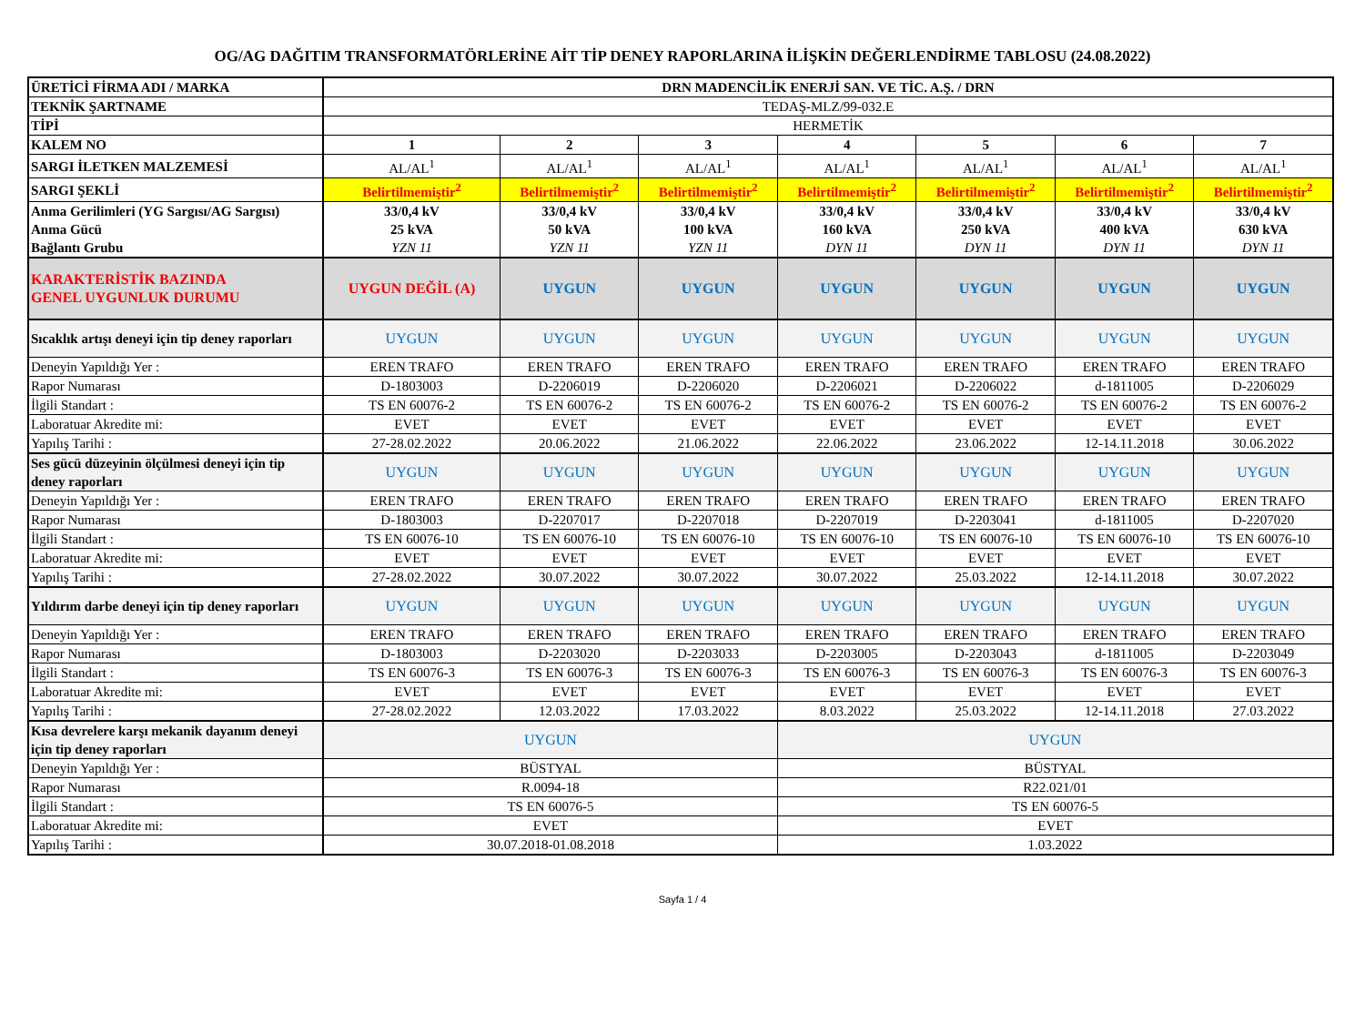OG/AG DAĞITIM TRANSFORMATÖRLERİNE AİT TİP DENEY RAPORLARINA İLİŞKİN DEĞERLENDİRME TABLOSU (24.08.2022)
| ÜRETİCİ FİRMA ADI / MARKA | DRN MADENCİLİK ENERJİ SAN. VE TİC. A.Ş. / DRN | | | | | | |
| TEKNİK ŞARTNAME | TEDAŞ-MLZ/99-032.E | | | | | | |
| TİPİ | HERMETİK | | | | | | |
| KALEM NO | 1 | 2 | 3 | 4 | 5 | 6 | 7 |
| SARGI İLETKEN MALZEMESİ | AL/AL<sup>1</sup> | AL/AL<sup>1</sup> | AL/AL<sup>1</sup> | AL/AL<sup>1</sup> | AL/AL<sup>1</sup> | AL/AL<sup>1</sup> | AL/AL<sup>1</sup> |
| SARGI ŞEKLİ | Belirtilmemiştir<sup>2</sup> | Belirtilmemiştir<sup>2</sup> | Belirtilmemiştir<sup>2</sup> | Belirtilmemiştir<sup>2</sup> | Belirtilmemiştir<sup>2</sup> | Belirtilmemiştir<sup>2</sup> | Belirtilmemiştir<sup>2</sup> |
| Anma Gerilimleri (YG Sargısı/AG Sargısı) | 33/0,4 kV | 33/0,4 kV | 33/0,4 kV | 33/0,4 kV | 33/0,4 kV | 33/0,4 kV | 33/0,4 kV |
| Anma Gücü | 25 kVA | 50 kVA | 100 kVA | 160 kVA | 250 kVA | 400 kVA | 630 kVA |
| Bağlantı Grubu | YZN 11 | YZN 11 | YZN 11 | DYN 11 | DYN 11 | DYN 11 | DYN 11 |
| KARAKTERİSTİK BAZINDA GENEL UYGUNLUK DURUMU | UYGUN DEĞİL (A) | UYGUN | UYGUN | UYGUN | UYGUN | UYGUN | UYGUN |
| Sıcaklık artışı deneyi için tip deney raporları | UYGUN | UYGUN | UYGUN | UYGUN | UYGUN | UYGUN | UYGUN |
| Deneyin Yapıldığı Yer : | EREN TRAFO | EREN TRAFO | EREN TRAFO | EREN TRAFO | EREN TRAFO | EREN TRAFO | EREN TRAFO |
| Rapor Numarası | D-1803003 | D-2206019 | D-2206020 | D-2206021 | D-2206022 | d-1811005 | D-2206029 |
| İlgili Standart : | TS EN 60076-2 | TS EN 60076-2 | TS EN 60076-2 | TS EN 60076-2 | TS EN 60076-2 | TS EN 60076-2 | TS EN 60076-2 |
| Laboratuar Akredite mi: | EVET | EVET | EVET | EVET | EVET | EVET | EVET |
| Yapılış Tarihi : | 27-28.02.2022 | 20.06.2022 | 21.06.2022 | 22.06.2022 | 23.06.2022 | 12-14.11.2018 | 30.06.2022 |
| Ses gücü düzeyinin ölçülmesi deneyi için tip deney raporları | UYGUN | UYGUN | UYGUN | UYGUN | UYGUN | UYGUN | UYGUN |
| Deneyin Yapıldığı Yer : | EREN TRAFO | EREN TRAFO | EREN TRAFO | EREN TRAFO | EREN TRAFO | EREN TRAFO | EREN TRAFO |
| Rapor Numarası | D-1803003 | D-2207017 | D-2207018 | D-2207019 | D-2203041 | d-1811005 | D-2207020 |
| İlgili Standart : | TS EN 60076-10 | TS EN 60076-10 | TS EN 60076-10 | TS EN 60076-10 | TS EN 60076-10 | TS EN 60076-10 | TS EN 60076-10 |
| Laboratuar Akredite mi: | EVET | EVET | EVET | EVET | EVET | EVET | EVET |
| Yapılış Tarihi : | 27-28.02.2022 | 30.07.2022 | 30.07.2022 | 30.07.2022 | 25.03.2022 | 12-14.11.2018 | 30.07.2022 |
| Yıldırım darbe deneyi için tip deney raporları | UYGUN | UYGUN | UYGUN | UYGUN | UYGUN | UYGUN | UYGUN |
| Deneyin Yapıldığı Yer : | EREN TRAFO | EREN TRAFO | EREN TRAFO | EREN TRAFO | EREN TRAFO | EREN TRAFO | EREN TRAFO |
| Rapor Numarası | D-1803003 | D-2203020 | D-2203033 | D-2203005 | D-2203043 | d-1811005 | D-2203049 |
| İlgili Standart : | TS EN 60076-3 | TS EN 60076-3 | TS EN 60076-3 | TS EN 60076-3 | TS EN 60076-3 | TS EN 60076-3 | TS EN 60076-3 |
| Laboratuar Akredite mi: | EVET | EVET | EVET | EVET | EVET | EVET | EVET |
| Yapılış Tarihi : | 27-28.02.2022 | 12.03.2022 | 17.03.2022 | 8.03.2022 | 25.03.2022 | 12-14.11.2018 | 27.03.2022 |
| Kısa devrelere karşı mekanik dayanım deneyi için tip deney raporları | UYGUN | | | UYGUN | | | |
| Deneyin Yapıldığı Yer : | BÜSTYAL | | | BÜSTYAL | | | |
| Rapor Numarası | R.0094-18 | | | R22.021/01 | | | |
| İlgili Standart : | TS EN 60076-5 | | | TS EN 60076-5 | | | |
| Laboratuar Akredite mi: | EVET | | | EVET | | | |
| Yapılış Tarihi : | 30.07.2018-01.08.2018 | | | 1.03.2022 | | | |
Sayfa 1 / 4